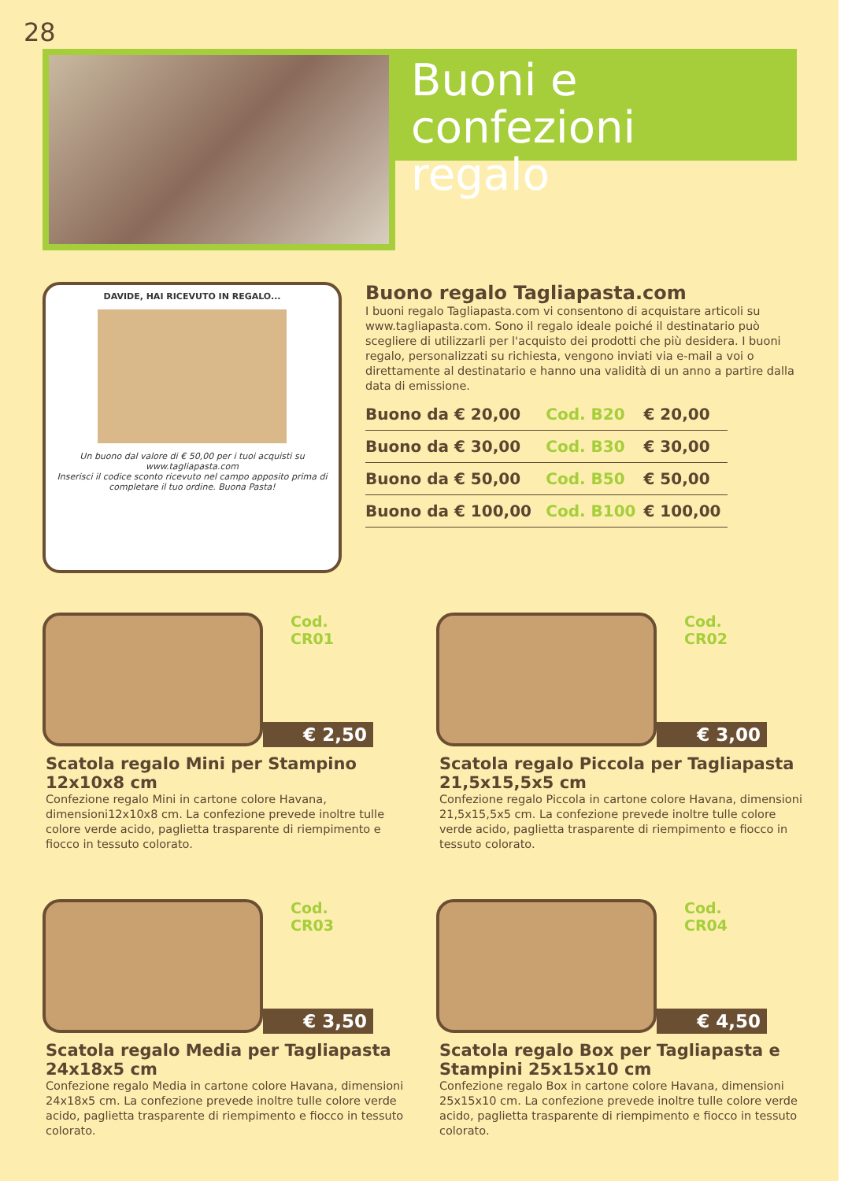28
Buoni e
confezioni regalo
DAVIDE, HAI RICEVUTO IN REGALO...
Un buono dal valore di € 50,00 per i tuoi acquisti su www.tagliapasta.com
Inserisci il codice sconto ricevuto nel campo apposito prima di completare il tuo ordine. Buona Pasta!
Buono regalo Tagliapasta.com
I buoni regalo Tagliapasta.com vi consentono di acquistare articoli su www.tagliapasta.com. Sono il regalo ideale poiché il destinatario può scegliere di utilizzarli per l'acquisto dei prodotti che più desidera. I buoni regalo, personalizzati su richiesta, vengono inviati via e-mail a voi o direttamente al destinatario e hanno una validità di un anno a partire dalla data di emissione.
| Buono da € 20,00 | Cod. B20 | € 20,00 |
| Buono da € 30,00 | Cod. B30 | € 30,00 |
| Buono da € 50,00 | Cod. B50 | € 50,00 |
| Buono da € 100,00 | Cod. B100 | € 100,00 |
Cod. CR01
€ 2,50
Scatola regalo Mini per Stampino 12x10x8 cm
Confezione regalo Mini in cartone colore Havana, dimensioni12x10x8 cm. La confezione prevede inoltre tulle colore verde acido, paglietta trasparente di riempimento e fiocco in tessuto colorato.
Cod. CR02
€ 3,00
Scatola regalo Piccola per Tagliapasta 21,5x15,5x5 cm
Confezione regalo Piccola in cartone colore Havana, dimensioni 21,5x15,5x5 cm. La confezione prevede inoltre tulle colore verde acido, paglietta trasparente di riempimento e fiocco in tessuto colorato.
Cod. CR03
€ 3,50
Scatola regalo Media per Tagliapasta 24x18x5 cm
Confezione regalo Media in cartone colore Havana, dimensioni 24x18x5 cm. La confezione prevede inoltre tulle colore verde acido, paglietta trasparente di riempimento e fiocco in tessuto colorato.
Cod. CR04
€ 4,50
Scatola regalo Box per Tagliapasta e Stampini 25x15x10 cm
Confezione regalo Box in cartone colore Havana, dimensioni 25x15x10 cm. La confezione prevede inoltre tulle colore verde acido, paglietta trasparente di riempimento e fiocco in tessuto colorato.